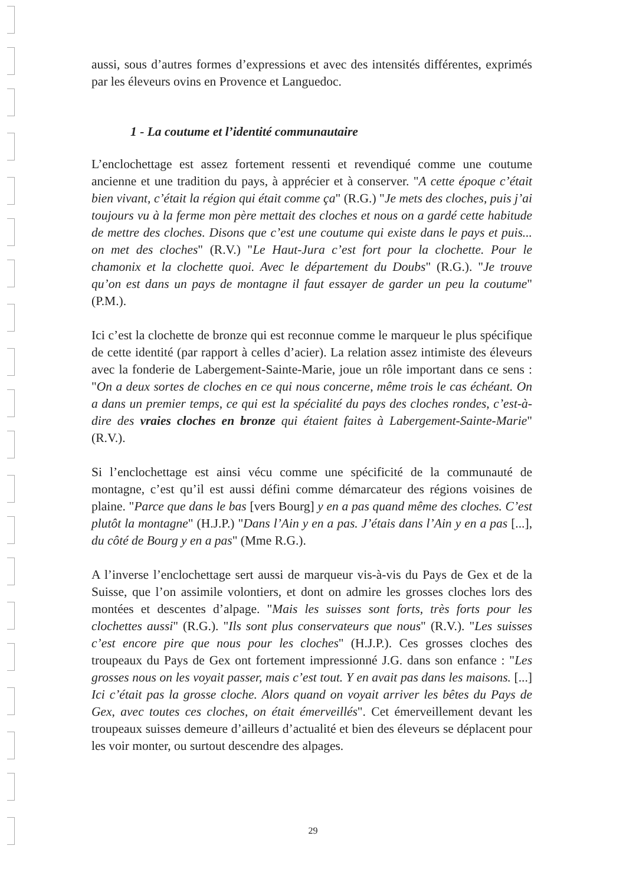aussi, sous d’autres formes d’expressions et avec des intensités différentes, exprimés par les éleveurs ovins en Provence et Languedoc.
1 - La coutume et l’identité communautaire
L’enclochettage est assez fortement ressenti et revendiqué comme une coutume ancienne et une tradition du pays, à apprécier et à conserver. "A cette époque c’était bien vivant, c’était la région qui était comme ça" (R.G.) "Je mets des cloches, puis j’ai toujours vu à la ferme mon père mettait des cloches et nous on a gardé cette habitude de mettre des cloches. Disons que c’est une coutume qui existe dans le pays et puis... on met des cloches" (R.V.) "Le Haut-Jura c’est fort pour la clochette. Pour le chamonix et la clochette quoi. Avec le département du Doubs" (R.G.). "Je trouve qu’on est dans un pays de montagne il faut essayer de garder un peu la coutume" (P.M.).
Ici c’est la clochette de bronze qui est reconnue comme le marqueur le plus spécifique de cette identité (par rapport à celles d’acier). La relation assez intimiste des éleveurs avec la fonderie de Labergement-Sainte-Marie, joue un rôle important dans ce sens : "On a deux sortes de cloches en ce qui nous concerne, même trois le cas échéant. On a dans un premier temps, ce qui est la spécialité du pays des cloches rondes, c’est-à-dire des vraies cloches en bronze qui étaient faites à Labergement-Sainte-Marie" (R.V.).
Si l’enclochettage est ainsi vécu comme une spécificité de la communauté de montagne, c’est qu’il est aussi défini comme démarcateur des régions voisines de plaine. "Parce que dans le bas [vers Bourg] y en a pas quand même des cloches. C’est plutôt la montagne" (H.J.P.) "Dans l’Ain y en a pas. J’étais dans l’Ain y en a pas [...], du côté de Bourg y en a pas" (Mme R.G.).
A l’inverse l’enclochettage sert aussi de marqueur vis-à-vis du Pays de Gex et de la Suisse, que l’on assimile volontiers, et dont on admire les grosses cloches lors des montées et descentes d’alpage. "Mais les suisses sont forts, très forts pour les clochettes aussi" (R.G.). "Ils sont plus conservateurs que nous" (R.V.). "Les suisses c’est encore pire que nous pour les cloches" (H.J.P.). Ces grosses cloches des troupeaux du Pays de Gex ont fortement impressionné J.G. dans son enfance : "Les grosses nous on les voyait passer, mais c’est tout. Y en avait pas dans les maisons. [...] Ici c’était pas la grosse cloche. Alors quand on voyait arriver les bêtes du Pays de Gex, avec toutes ces cloches, on était émerveillés". Cet émerveillement devant les troupeaux suisses demeure d’ailleurs d’actualité et bien des éleveurs se déplacent pour les voir monter, ou surtout descendre des alpages.
29